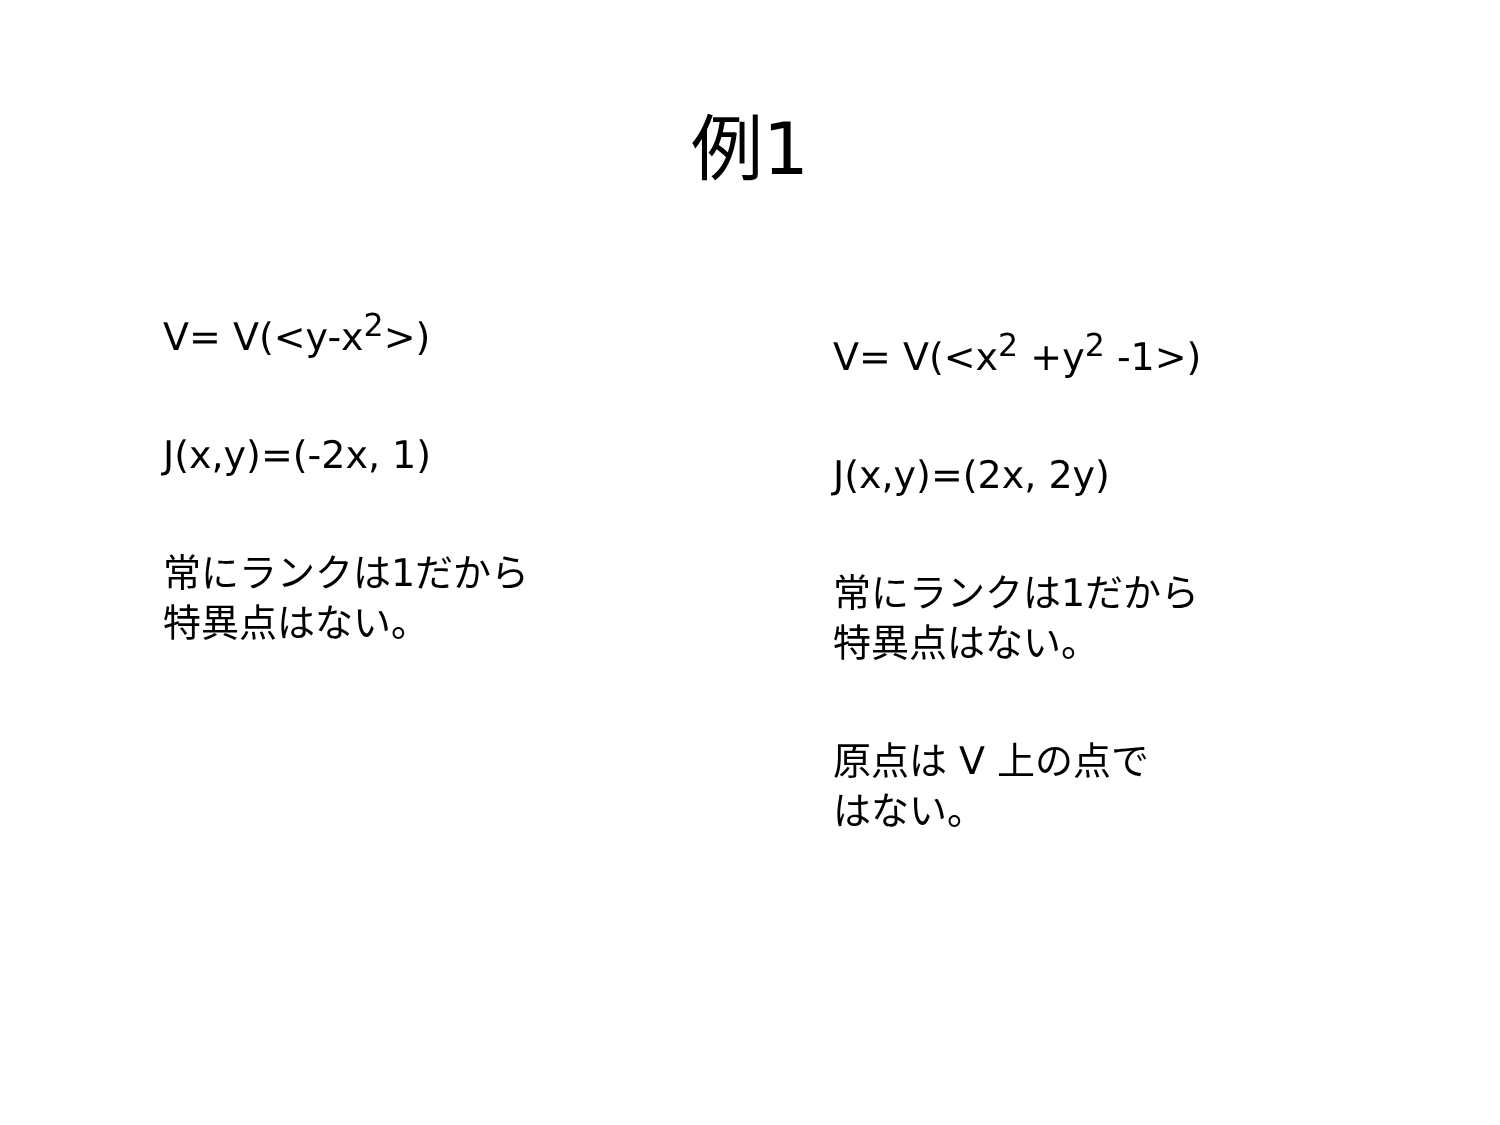例1
V= V(<y-x<sup>2</sup>>)
J(x,y)=(-2x, 1)
常にランクは1だから
特異点はない。
V= V(<x<sup>2</sup> +y<sup>2</sup> -1>)
J(x,y)=(2x, 2y)
常にランクは1だから
特異点はない。
原点は V 上の点で
はない。